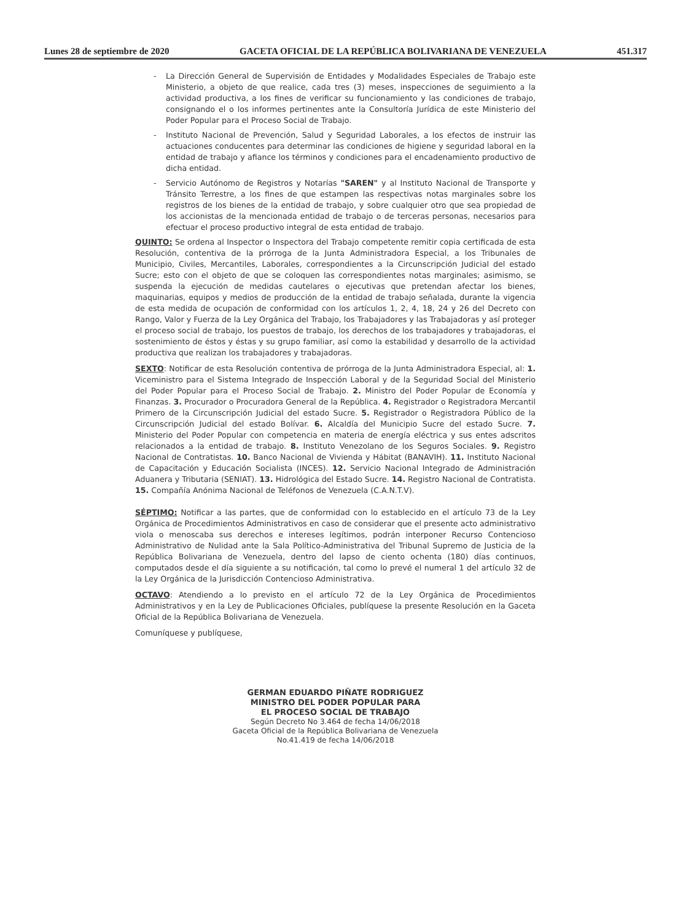Lunes 28 de septiembre de 2020 GACETA OFICIAL DE LA REPÚBLICA BOLIVARIANA DE VENEZUELA 451.317
- La Dirección General de Supervisión de Entidades y Modalidades Especiales de Trabajo este Ministerio, a objeto de que realice, cada tres (3) meses, inspecciones de seguimiento a la actividad productiva, a los fines de verificar su funcionamiento y las condiciones de trabajo, consignando el o los informes pertinentes ante la Consultoría Jurídica de este Ministerio del Poder Popular para el Proceso Social de Trabajo.
- Instituto Nacional de Prevención, Salud y Seguridad Laborales, a los efectos de instruir las actuaciones conducentes para determinar las condiciones de higiene y seguridad laboral en la entidad de trabajo y afiance los términos y condiciones para el encadenamiento productivo de dicha entidad.
- Servicio Autónomo de Registros y Notarías "SAREN" y al Instituto Nacional de Transporte y Tránsito Terrestre, a los fines de que estampen las respectivas notas marginales sobre los registros de los bienes de la entidad de trabajo, y sobre cualquier otro que sea propiedad de los accionistas de la mencionada entidad de trabajo o de terceras personas, necesarios para efectuar el proceso productivo integral de esta entidad de trabajo.
QUINTO: Se ordena al Inspector o Inspectora del Trabajo competente remitir copia certificada de esta Resolución, contentiva de la prórroga de la Junta Administradora Especial, a los Tribunales de Municipio, Civiles, Mercantiles, Laborales, correspondientes a la Circunscripción Judicial del estado Sucre; esto con el objeto de que se coloquen las correspondientes notas marginales; asimismo, se suspenda la ejecución de medidas cautelares o ejecutivas que pretendan afectar los bienes, maquinarias, equipos y medios de producción de la entidad de trabajo señalada, durante la vigencia de esta medida de ocupación de conformidad con los artículos 1, 2, 4, 18, 24 y 26 del Decreto con Rango, Valor y Fuerza de la Ley Orgánica del Trabajo, los Trabajadores y las Trabajadoras y así proteger el proceso social de trabajo, los puestos de trabajo, los derechos de los trabajadores y trabajadoras, el sostenimiento de éstos y éstas y su grupo familiar, así como la estabilidad y desarrollo de la actividad productiva que realizan los trabajadores y trabajadoras.
SEXTO: Notificar de esta Resolución contentiva de prórroga de la Junta Administradora Especial, al: 1. Viceministro para el Sistema Integrado de Inspección Laboral y de la Seguridad Social del Ministerio del Poder Popular para el Proceso Social de Trabajo. 2. Ministro del Poder Popular de Economía y Finanzas. 3. Procurador o Procuradora General de la República. 4. Registrador o Registradora Mercantil Primero de la Circunscripción Judicial del estado Sucre. 5. Registrador o Registradora Público de la Circunscripción Judicial del estado Bolívar. 6. Alcaldía del Municipio Sucre del estado Sucre. 7. Ministerio del Poder Popular con competencia en materia de energía eléctrica y sus entes adscritos relacionados a la entidad de trabajo. 8. Instituto Venezolano de los Seguros Sociales. 9. Registro Nacional de Contratistas. 10. Banco Nacional de Vivienda y Hábitat (BANAVIH). 11. Instituto Nacional de Capacitación y Educación Socialista (INCES). 12. Servicio Nacional Integrado de Administración Aduanera y Tributaria (SENIAT). 13. Hidrológica del Estado Sucre. 14. Registro Nacional de Contratista. 15. Compañía Anónima Nacional de Teléfonos de Venezuela (C.A.N.T.V).
SÉPTIMO: Notificar a las partes, que de conformidad con lo establecido en el artículo 73 de la Ley Orgánica de Procedimientos Administrativos en caso de considerar que el presente acto administrativo viola o menoscaba sus derechos e intereses legítimos, podrán interponer Recurso Contencioso Administrativo de Nulidad ante la Sala Político-Administrativa del Tribunal Supremo de Justicia de la República Bolivariana de Venezuela, dentro del lapso de ciento ochenta (180) días continuos, computados desde el día siguiente a su notificación, tal como lo prevé el numeral 1 del artículo 32 de la Ley Orgánica de la Jurisdicción Contencioso Administrativa.
OCTAVO: Atendiendo a lo previsto en el artículo 72 de la Ley Orgánica de Procedimientos Administrativos y en la Ley de Publicaciones Oficiales, publíquese la presente Resolución en la Gaceta Oficial de la República Bolivariana de Venezuela.
Comuníquese y publíquese,
GERMAN EDUARDO PIÑATE RODRIGUEZ
MINISTRO DEL PODER POPULAR PARA
EL PROCESO SOCIAL DE TRABAJO
Según Decreto No 3.464 de fecha 14/06/2018
Gaceta Oficial de la República Bolivariana de Venezuela
No.41.419 de fecha 14/06/2018